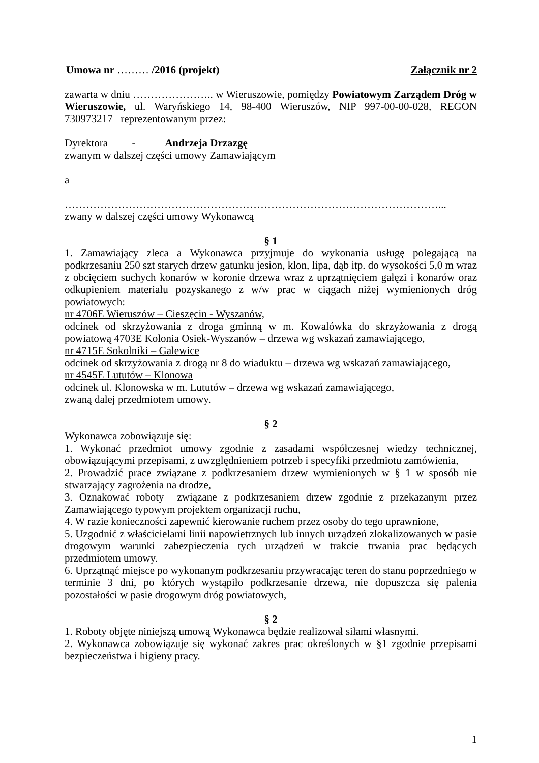Umowa nr ……… /2016 (projekt) Załącznik nr 2
zawarta w dniu ………………….. w Wieruszowie, pomiędzy Powiatowym Zarządem Dróg w Wieruszowie, ul. Waryńskiego 14, 98-400 Wieruszów, NIP 997-00-00-028, REGON 730973217 reprezentowanym przez:
Dyrektora - Andrzeja Drzazgę
zwanym w dalszej części umowy Zamawiającym
a
……………………………………………………………………………………………...
zwany w dalszej części umowy Wykonawcą
§ 1
1. Zamawiający zleca a Wykonawca przyjmuje do wykonania usługę polegającą na podkrzesaniu 250 szt starych drzew gatunku jesion, klon, lipa, dąb itp. do wysokości 5,0 m wraz z obcięciem suchych konarów w koronie drzewa wraz z uprzątnięciem gałęzi i konarów oraz odkupieniem materiału pozyskanego z w/w prac w ciągach niżej wymienionych dróg powiatowych:
nr 4706E Wieruszów – Cieszęcin - Wyszanów,
odcinek od skrzyżowania z droga gminną w m. Kowalówka do skrzyżowania z drogą powiatową 4703E Kolonia Osiek-Wyszanów – drzewa wg wskazań zamawiającego,
nr 4715E Sokolniki – Galewice
odcinek od skrzyżowania z drogą nr 8 do wiaduktu – drzewa wg wskazań zamawiającego,
nr 4545E Lututów – Klonowa
odcinek ul. Klonowska w m. Lututów – drzewa wg wskazań zamawiającego,
zwaną dalej przedmiotem umowy.
§ 2
Wykonawca zobowiązuje się:
1. Wykonać przedmiot umowy zgodnie z zasadami współczesnej wiedzy technicznej, obowiązującymi przepisami, z uwzględnieniem potrzeb i specyfiki przedmiotu zamówienia,
2. Prowadzić prace związane z podkrzesaniem drzew wymienionych w § 1 w sposób nie stwarzający zagrożenia na drodze,
3. Oznakować roboty związane z podkrzesaniem drzew zgodnie z przekazanym przez Zamawiającego typowym projektem organizacji ruchu,
4. W razie konieczności zapewnić kierowanie ruchem przez osoby do tego uprawnione,
5. Uzgodnić z właścicielami linii napowietrznych lub innych urządzeń zlokalizowanych w pasie drogowym warunki zabezpieczenia tych urządzeń w trakcie trwania prac będących przedmiotem umowy.
6. Uprzątnąć miejsce po wykonanym podkrzesaniu przywracając teren do stanu poprzedniego w terminie 3 dni, po których wystąpiło podkrzesanie drzewa, nie dopuszcza się palenia pozostałości w pasie drogowym dróg powiatowych,
§ 2
1. Roboty objęte niniejszą umową Wykonawca będzie realizował siłami własnymi.
2. Wykonawca zobowiązuje się wykonać zakres prac określonych w §1 zgodnie przepisami bezpieczeństwa i higieny pracy.
1